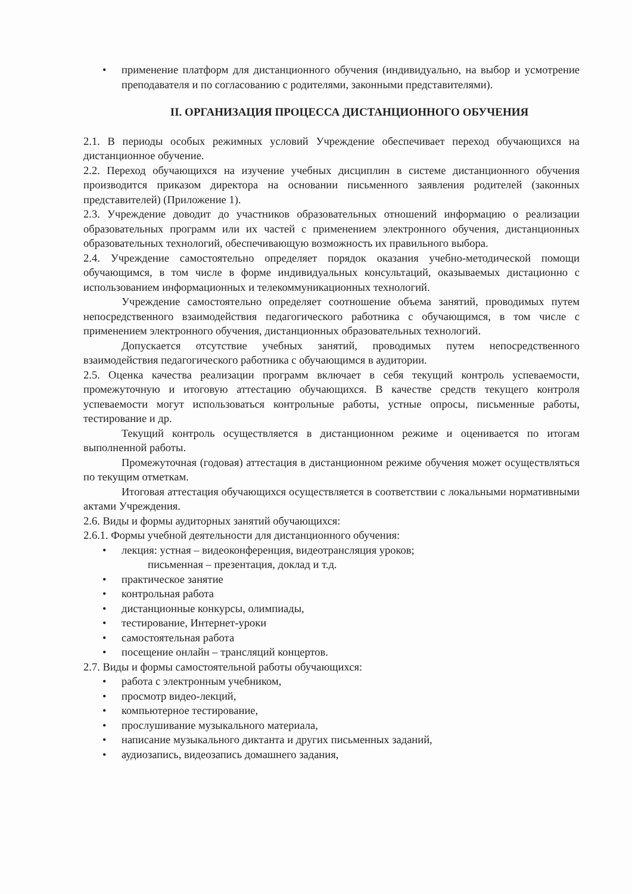•
применение платформ для дистанционного обучения (индивидуально, на выбор и усмотрение преподавателя и по согласованию с родителями, законными представителями).
II. ОРГАНИЗАЦИЯ ПРОЦЕССА ДИСТАНЦИОННОГО ОБУЧЕНИЯ
2.1. В периоды особых режимных условий Учреждение обеспечивает переход обучающихся на дистанционное обучение.
2.2. Переход обучающихся на изучение учебных дисциплин в системе дистанционного обучения производится приказом директора на основании письменного заявления родителей (законных представителей) (Приложение 1).
2.3. Учреждение доводит до участников образовательных отношений информацию о реализации образовательных программ или их частей с применением электронного обучения, дистанционных образовательных технологий, обеспечивающую возможность их правильного выбора.
2.4. Учреждение самостоятельно определяет порядок оказания учебно-методической помощи обучающимся, в том числе в форме индивидуальных консультаций, оказываемых дистационно с использованием информационных и телекоммуникационных технологий.
Учреждение самостоятельно определяет соотношение объема занятий, проводимых путем непосредственного взаимодействия педагогического работника с обучающимся, в том числе с применением электронного обучения, дистанционных образовательных технологий.
Допускается отсутствие учебных занятий, проводимых путем непосредственного взаимодействия педагогического работника с обучающимся в аудитории.
2.5. Оценка качества реализации программ включает в себя текущий контроль успеваемости, промежуточную и итоговую аттестацию обучающихся. В качестве средств текущего контроля успеваемости могут использоваться контрольные работы, устные опросы, письменные работы, тестирование и др.
Текущий контроль осуществляется в дистанционном режиме и оценивается по итогам выполненной работы.
Промежуточная (годовая) аттестация в дистанционном режиме обучения может осуществляться по текущим отметкам.
Итоговая аттестация обучающихся осуществляется в соответствии с локальными нормативными актами Учреждения.
2.6. Виды и формы аудиторных занятий обучающихся:
2.6.1. Формы учебной деятельности для дистанционного обучения:
• лекция: устная – видеоконференция, видеотрансляция уроков;
письменная – презентация, доклад и т.д.
• практическое занятие
• контрольная работа
• дистанционные конкурсы, олимпиады,
• тестирование, Интернет-уроки
• самостоятельная работа
• посещение онлайн – трансляций концертов.
2.7. Виды и формы самостоятельной работы обучающихся:
• работа с электронным учебником,
• просмотр видео-лекций,
• компьютерное тестирование,
• прослушивание музыкального материала,
• написание музыкального диктанта и других письменных заданий,
• аудиозапись, видеозапись домашнего задания,